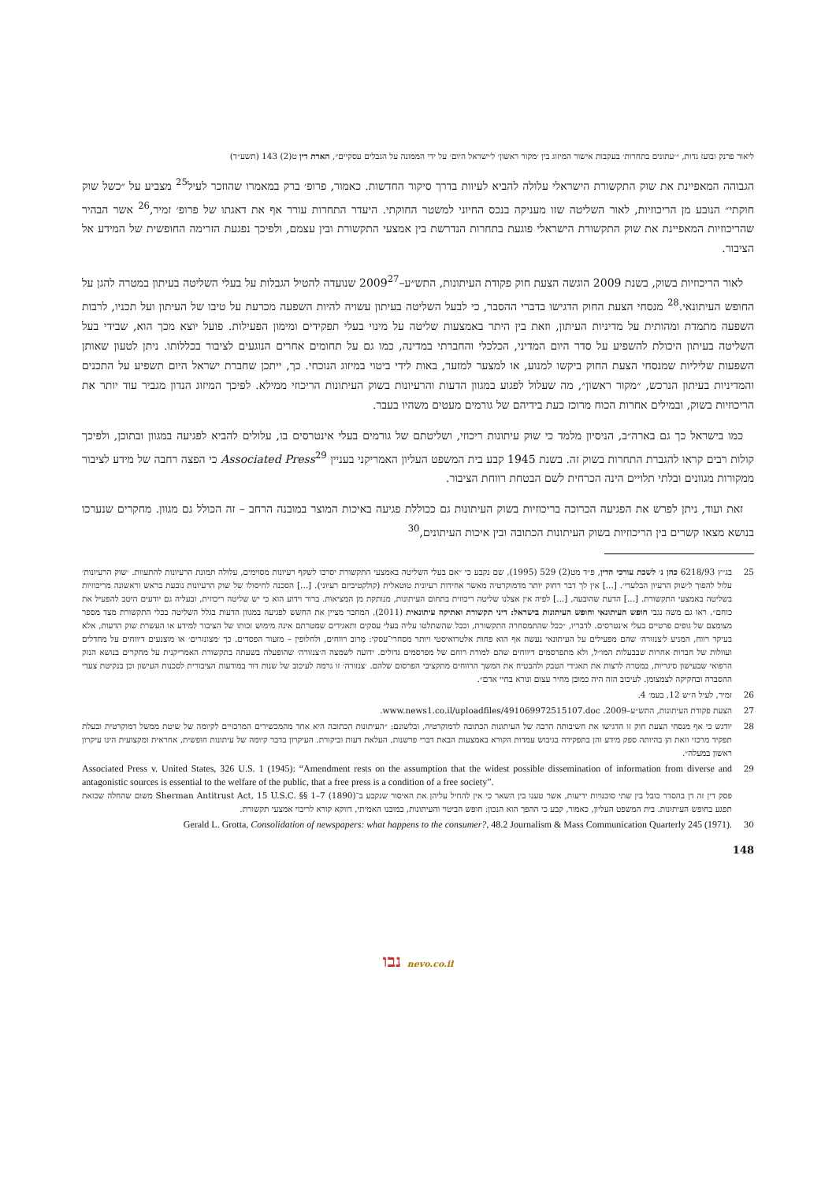ליאור פרנק ובועז גדות, ״׳עתונים בתחרות׳ בעקבות אישור המיזוג בין ׳מקור ראשון׳ ל׳ישראל היום׳ על ידי הממונה על הגבלים עסקיים״, הארת דין ט(2) 143 (תשע״ד)
הגבוהה המאפיינת את שוק התקשורת הישראלי עלולה להביא לעיוות בדרך סיקור החדשות. כאמור, פרופ׳ ברק במאמרו שהוזכר לעיל<sup>25</sup> מצביע על ״כשל שוק חוקתי״ הנובע מן הריכוזיות, לאור השליטה שזו מעניקה בנכס החיוני למשטר החוקתי. היעדר התחרות עורר אף את דאגתו של פרופ׳ זמיר,<sup>26</sup> אשר הבהיר שהריכוזיות המאפיינת את שוק התקשורת הישראלי פוגעת בתחרות הנדרשת בין אמצעי התקשורת ובין עצמם, ולפיכך נפגעת הזרימה החופשית של המידע אל הציבור.
לאור הריכוזיות בשוק, בשנת 2009 הוגשה הצעת חוק פקודת העיתונות, התש״ע–2009<sup>27</sup> שנועדה להטיל הגבלות על בעלי השליטה בעיתון במטרה להגן על החופש העיתונאי.<sup>28</sup> מנסחי הצעת החוק הדגישו בדברי ההסבר, כי לבעל השליטה בעיתון עשויה להיות השפעה מכרעת על טיבו של העיתון ועל תכניו, לרבות השפעה מתמדת ומהותית על מדיניות העיתון, וזאת בין היתר באמצעות שליטה על מינוי בעלי תפקידים ומימון הפעילות. פועל יוצא מכך הוא, שבידי בעל השליטה בעיתון היכולת להשפיע על סדר היום המדיני, הכלכלי והחברתי במדינה, כמו גם על תחומים אחרים הנוגעים לציבור בכללותו. ניתן לטעון שאותן השפעות שליליות שמנסחי הצעת החוק ביקשו למנוע, או למצער למזער, באות לידי ביטוי במיזוג הנוכחי. כך, ייתכן שחברת ישראל היום תשפיע על התכנים והמדיניות בעיתון הנרכש, ״מקור ראשון״, מה שעלול לפגוע במגוון הדעות והרעיונות בשוק העיתונות הריכוזי ממילא. לפיכך המיזוג הנדון מגביר עוד יותר את הריכוזיות בשוק, ובמילים אחרות הכוח מרוכז כעת בידיהם של גורמים מעטים משהיו בעבר.
כמו בישראל כך גם בארה״ב, הניסיון מלמד כי שוק עיתונות ריכוזי, ושליטתם של גורמים בעלי אינטרסים בו, עלולים להביא לפגיעה במגוון ובתוכן, ולפיכך קולות רבים קראו להגברת התחרות בשוק זה. בשנת 1945 קבע בית המשפט העליון האמריקני בעניין Associated Press<sup>29</sup> כי הפצה רחבה של מידע לציבור ממקורות מגוונים ובלתי תלויים הינה הכרחית לשם הבטחת רווחת הציבור.
זאת ועוד, ניתן לפרש את הפגיעה הכרוכה בריכוזיות בשוק העיתונות גם ככוללת פגיעה באיכות המוצר במובנה הרחב – זה הכולל גם מגוון. מחקרים שנערכו בנושא מצאו קשרים בין הריכוזיות בשוק העיתונות הכתובה ובין איכות העיתונים,<sup>30</sup>
25 בג״ץ 6218/93 כהן נ׳ לשכת עורכי הדין, פ״ד מט(2) 529 (1995), שם נקבע כי ״אם בעלי השליטה באמצעי התקשורת יסרבו לשקף רעיונות מסוימים, עלולה תמונת הרעיונות להתעוות. ׳שוק הרעיונות׳ עלול להפוך ל׳שוק הרעיון הבלעדי׳. [...] אין לך דבר רחוק יותר מדמוקרטיה מאשר אחידות רעיונית טוטאלית (קולקטיביזם רעיוני). [...] הסכנה לחיסולו של שוק הרעיונות נובעת בראש וראשונה מריכוזיות בשליטה באמצעי התקשורת. [...] הדעת שהובעה, [...] לפיה אין אצלנו שליטה ריכוזית בתחום העיתונות, מנותקת מן המציאות. ברור וידוע הוא כי יש שליטה ריכוזית, ובעליה גם יודעים היטב להפעיל את כוחם״. ראו גם משה נגבי חופש העיתונאי וחופש העיתונות בישראל: דיני תקשורת ואתיקה עיתונאית (2011). המחבר מציין את החשש לפגיעה במגוון הדעות בגלל השליטה בכלי התקשורת מצד מספר מצומצם של גופים פרטיים בעלי אינטרסים. לדבריו, ״ככל שהתמסחרה התקשורת, וככל שהשתלטו עליה בעלי עסקים ותאגידים שמטרתם אינה מימוש זכותו של הציבור למידע או העשרת שוק הדעות, אלא בעיקר רווח, המניע ל׳צנזורה׳ שהם מפעילים על העיתונאי נעשה אף הוא פחות אלטרואיסטי ויותר מסחרי־עסקי: מֵרוב רווחים, ולחלופין – מזעור הפסדים. כך ׳מצונזרים׳ או מוצנעים דיווחים על מחדלים ועוולות של חברות אחרות שבבעלות המו״ל, ולא מתפרסמים דיווחים שהם למורת רוחם של מפרסמים גדולים. ידועה לשמצה ה׳צנזורה׳ שהופעלה בשעתה בתקשורת האמריקנית על מחקרים בנושא הנזק הרפואי שבעישון סיגריות, במטרה לרצות את תאגידי הטבק ולהבטיח את המשך הרווחים מתקציבי הפרסום שלהם. ׳צנזורה׳ זו גרמה לעיכוב של שנות דור במודעות הציבורית לסכנות העישון וכן בנקיטת צעדי ההסברה ובחקיקה לצמצומן. לעיכוב הזה היה כמובן מחיר עצום ונורא בחיי אדם״.
26 זמיר, לעיל ה״ש 12, בעמ׳ 4.
27 הצעת פקודת העיתונות, התש״ע–2009. www.news1.co.il/uploadfiles/491069972515107.doc.
28 יודגש כי אף מנסחי הצעת חוק זו הדגישו את חשיבותה הרבה של העיתונות הכתובה לדמוקרטיה, ובלשונם: ״העיתונות הכתובה היא אחד מהמכשירים המרכזיים לקיומה של שיטת ממשל דמוקרטית ובעלת תפקיד מרכזי וזאת הן בהיותה ספק מידע והן בתפקידה בגיבוש עמדות הקורא באמצעות הבאת דברי פרשנות, העלאת דעות וביקורת. העיקרון בדבר קיומה של עיתונות חופשית, אחראית ומקצועית הינו עיקרון ראשון במעלה״.
29 Associated Press v. United States, 326 U.S. 1 (1945): “Amendment rests on the assumption that the widest possible dissemination of information from diverse and antagonistic sources is essential to the welfare of the public, that a free press is a condition of a free society”.
פסק דין זה דן בהסדר כובל בין שתי סוכנויות ידיעות, אשר טענו בין השאר כי אין להחיל עליהן את האיסור שנקבע ב־Sherman Antitrust Act, 15 U.S.C. §§ 1–7 (1890) משום שהחלה שכזאת תפגע בחופש העיתונות. בית המשפט העליון, כאמור, קבע כי ההפך הוא הנכון: חופש הביטוי והעיתונות, במובנו האמיתי, דווקא קורא לריבוי אמצעי תקשורת.
30 Gerald L. Grotta, Consolidation of newspapers: what happens to the consumer?, 48.2 Journalism & Mass Communication Quarterly 245 (1971).
148
נבו nevo.co.il